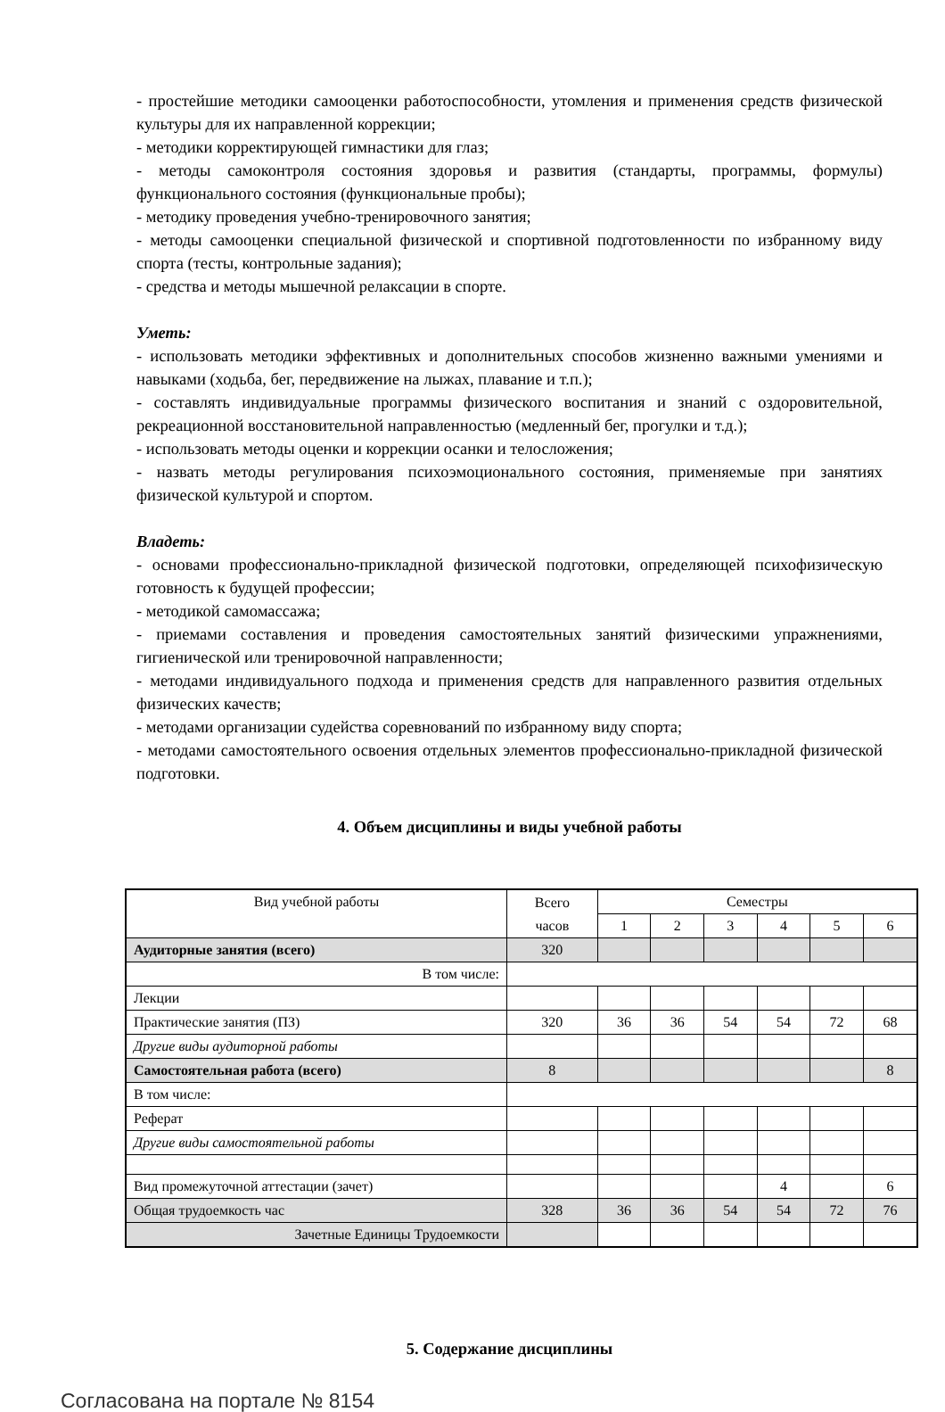- простейшие методики самооценки работоспособности, утомления и применения средств физической культуры для их направленной коррекции;
- методики корректирующей гимнастики для глаз;
- методы самоконтроля состояния здоровья и развития (стандарты, программы, формулы) функционального состояния (функциональные пробы);
- методику проведения учебно-тренировочного занятия;
- методы самооценки специальной физической и спортивной подготовленности по избранному виду спорта (тесты, контрольные задания);
- средства и методы мышечной релаксации в спорте.
Уметь:
- использовать методики эффективных и дополнительных способов жизненно важными умениями и навыками (ходьба, бег, передвижение на лыжах, плавание и т.п.);
- составлять индивидуальные программы физического воспитания и знаний с оздоровительной, рекреационной восстановительной направленностью (медленный бег, прогулки и т.д.);
- использовать методы оценки и коррекции осанки и телосложения;
- назвать методы регулирования психоэмоционального состояния, применяемые при занятиях физической культурой и спортом.
Владеть:
- основами профессионально-прикладной физической подготовки, определяющей психофизическую готовность к будущей профессии;
- методикой самомассажа;
- приемами составления и проведения самостоятельных занятий физическими упражнениями, гигиенической или тренировочной направленности;
- методами индивидуального подхода и применения средств для направленного развития отдельных физических качеств;
- методами организации судейства соревнований по избранному виду спорта;
- методами самостоятельного освоения отдельных элементов профессионально-прикладной физической подготовки.
4. Объем дисциплины и виды учебной работы
| Вид учебной работы | Всего часов | Семестры | | | | | |
| --- | --- | --- | --- | --- | --- | --- | --- |
| | | 1 | 2 | 3 | 4 | 5 | 6 |
| Аудиторные занятия (всего) | 320 | | | | | | |
| В том числе: | | | | | | | |
| Лекции | | | | | | | |
| Практические занятия (ПЗ) | 320 | 36 | 36 | 54 | 54 | 72 | 68 |
| Другие виды аудиторной работы | | | | | | | |
| Самостоятельная работа (всего) | 8 | | | | | | 8 |
| В том числе: | | | | | | | |
| Реферат | | | | | | | |
| Другие виды самостоятельной работы | | | | | | | |
| Вид промежуточной аттестации (зачет) | | | | | 4 | | 6 |
| Общая трудоемкость час | 328 | 36 | 36 | 54 | 54 | 72 | 76 |
| Зачетные Единицы Трудоемкости | | | | | | | |
5. Содержание дисциплины
Согласована на портале № 8154